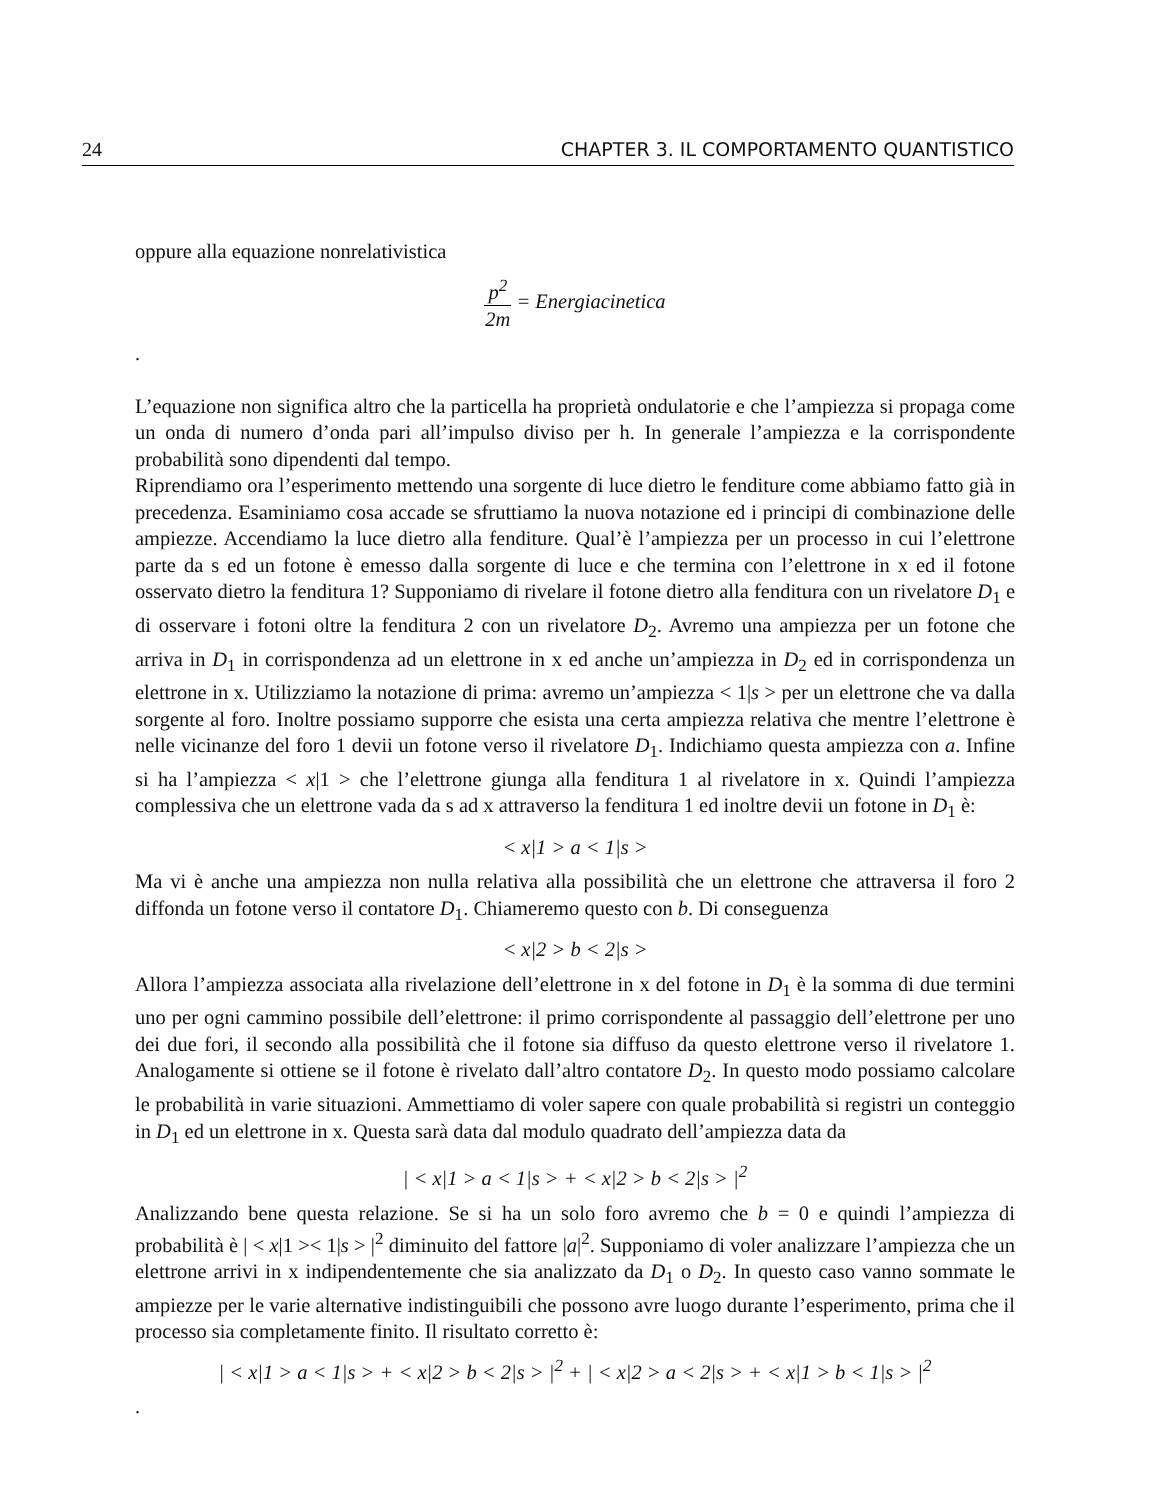24 CHAPTER 3. IL COMPORTAMENTO QUANTISTICO
oppure alla equazione nonrelativistica
p<sup>2</sup> 2m = Energiacinetica
.
L’equazione non significa altro che la particella ha proprietà ondulatorie e che l’ampiezza si propaga come un onda di numero d’onda pari all’impulso diviso per h. In generale l’ampiezza e la corrispondente probabilità sono dipendenti dal tempo.
Riprendiamo ora l’esperimento mettendo una sorgente di luce dietro le fenditure come abbiamo fatto già in precedenza. Esaminiamo cosa accade se sfruttiamo la nuova notazione ed i principi di combinazione delle ampiezze. Accendiamo la luce dietro alla fenditure. Qual’è l’ampiezza per un processo in cui l’elettrone parte da s ed un fotone è emesso dalla sorgente di luce e che termina con l’elettrone in x ed il fotone osservato dietro la fenditura 1? Supponiamo di rivelare il fotone dietro alla fenditura con un rivelatore D<sub>1</sub> e di osservare i fotoni oltre la fenditura 2 con un rivelatore D<sub>2</sub>. Avremo una ampiezza per un fotone che arriva in D<sub>1</sub> in corrispondenza ad un elettrone in x ed anche un’ampiezza in D<sub>2</sub> ed in corrispondenza un elettrone in x. Utilizziamo la notazione di prima: avremo un’ampiezza < 1|s > per un elettrone che va dalla sorgente al foro. Inoltre possiamo supporre che esista una certa ampiezza relativa che mentre l’elettrone è nelle vicinanze del foro 1 devii un fotone verso il rivelatore D<sub>1</sub>. Indichiamo questa ampiezza con a. Infine si ha l’ampiezza < x|1 > che l’elettrone giunga alla fenditura 1 al rivelatore in x. Quindi l’ampiezza complessiva che un elettrone vada da s ad x attraverso la fenditura 1 ed inoltre devii un fotone in D<sub>1</sub> è:
< x|1 > a < 1|s >
Ma vi è anche una ampiezza non nulla relativa alla possibilità che un elettrone che attraversa il foro 2 diffonda un fotone verso il contatore D<sub>1</sub>. Chiameremo questo con b. Di conseguenza
< x|2 > b < 2|s >
Allora l’ampiezza associata alla rivelazione dell’elettrone in x del fotone in D<sub>1</sub> è la somma di due termini uno per ogni cammino possibile dell’elettrone: il primo corrispondente al passaggio dell’elettrone per uno dei due fori, il secondo alla possibilità che il fotone sia diffuso da questo elettrone verso il rivelatore 1. Analogamente si ottiene se il fotone è rivelato dall’altro contatore D<sub>2</sub>. In questo modo possiamo calcolare le probabilità in varie situazioni. Ammettiamo di voler sapere con quale probabilità si registri un conteggio in D<sub>1</sub> ed un elettrone in x. Questa sarà data dal modulo quadrato dell’ampiezza data da
| < x|1 > a < 1|s > + < x|2 > b < 2|s > |<sup>2</sup>
Analizzando bene questa relazione. Se si ha un solo foro avremo che b = 0 e quindi l’ampiezza di probabilità è | < x|1 >< 1|s > |<sup>2</sup> diminuito del fattore |a|<sup>2</sup>. Supponiamo di voler analizzare l’ampiezza che un elettrone arrivi in x indipendentemente che sia analizzato da D<sub>1</sub> o D<sub>2</sub>. In questo caso vanno sommate le ampiezze per le varie alternative indistinguibili che possono avre luogo durante l’esperimento, prima che il processo sia completamente finito. Il risultato corretto è:
| < x|1 > a < 1|s > + < x|2 > b < 2|s > |<sup>2</sup> + | < x|2 > a < 2|s > + < x|1 > b < 1|s > |<sup>2</sup>
.